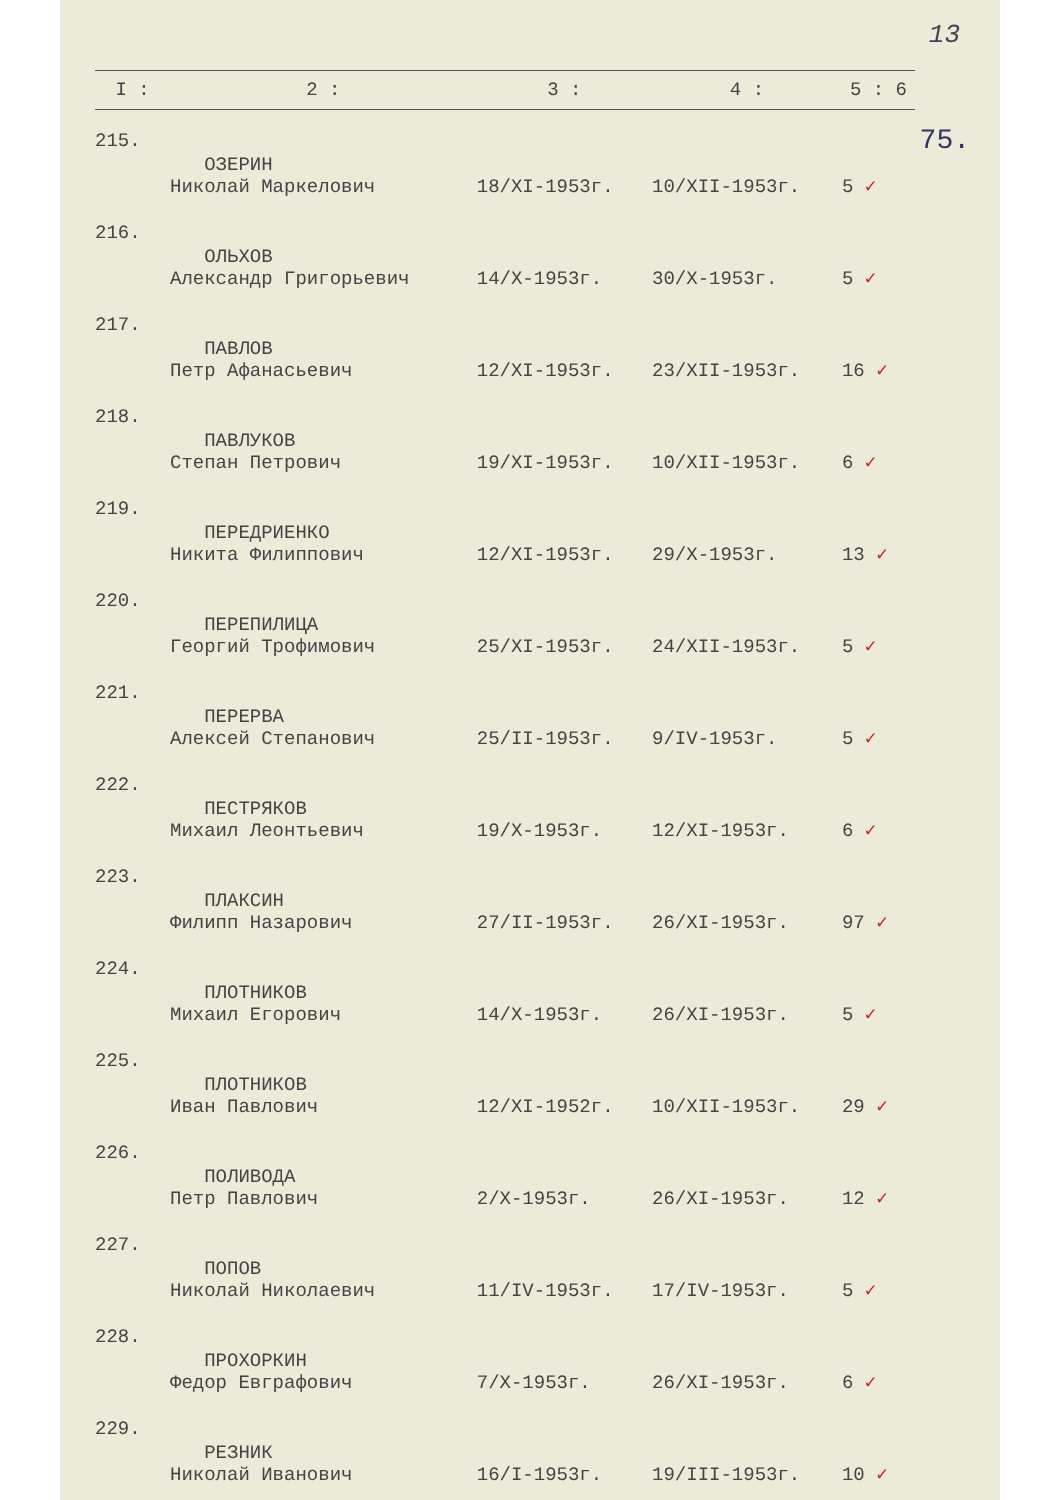13
75.
| I : | 2 : | 3 : | 4 : | 5 : 6 |
| --- | --- | --- | --- | --- |
| 215. | ОЗЕРИН Николай Маркелович | 18/XI-1953г. | 10/XII-1953г. | 5 ✓ |
| 216. | ОЛЬХОВ Александр Григорьевич | 14/X-1953г. | 30/X-1953г. | 5 ✓ |
| 217. | ПАВЛОВ Петр Афанасьевич | 12/XI-1953г. | 23/XII-1953г. | 16 ✓ |
| 218. | ПАВЛУКОВ Степан Петрович | 19/XI-1953г. | 10/XII-1953г. | 6 ✓ |
| 219. | ПЕРЕДРИЕНКО Никита Филиппович | 12/XI-1953г. | 29/X-1953г. | 13 ✓ |
| 220. | ПЕРЕПИЛИЦА Георгий Трофимович | 25/XI-1953г. | 24/XII-1953г. | 5 ✓ |
| 221. | ПЕРЕРВА Алексей Степанович | 25/II-1953г. | 9/IV-1953г. | 5 ✓ |
| 222. | ПЕСТРЯКОВ Михаил Леонтьевич | 19/X-1953г. | 12/XI-1953г. | 6 ✓ |
| 223. | ПЛАКСИН Филипп Назарович | 27/II-1953г. | 26/XI-1953г. | 97 ✓ |
| 224. | ПЛОТНИКОВ Михаил Егорович | 14/X-1953г. | 26/XI-1953г. | 5 ✓ |
| 225. | ПЛОТНИКОВ Иван Павлович | 12/XI-1952г. | 10/XII-1953г. | 29 ✓ |
| 226. | ПОЛИВОДА Петр Павлович | 2/X-1953г. | 26/XI-1953г. | 12 ✓ |
| 227. | ПОПОВ Николай Николаевич | 11/IV-1953г. | 17/IV-1953г. | 5 ✓ |
| 228. | ПРОХОРКИН Федор Евграфович | 7/X-1953г. | 26/XI-1953г. | 6 ✓ |
| 229. | РЕЗНИК Николай Иванович | 16/I-1953г. | 19/III-1953г. | 10 ✓ |